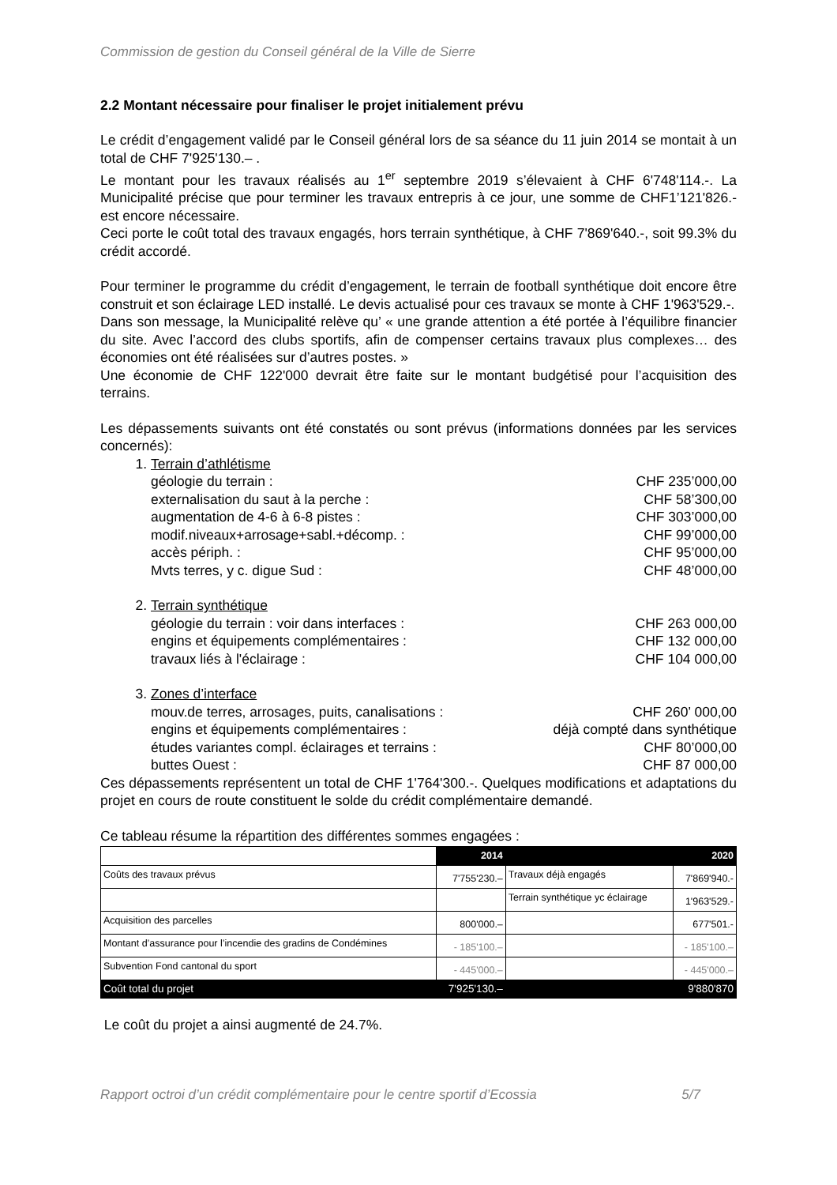Commission de gestion du Conseil général de la Ville de Sierre
2.2 Montant nécessaire pour finaliser le projet initialement prévu
Le crédit d’engagement validé par le Conseil général lors de sa séance du 11 juin 2014 se montait à un total de CHF 7'925'130.– .
Le montant pour les travaux réalisés au 1<sup>er</sup> septembre 2019 s’élevaient à CHF 6'748'114.-. La Municipalité précise que pour terminer les travaux entrepris à ce jour, une somme de CHF1’121'826.- est encore nécessaire.
Ceci porte le coût total des travaux engagés, hors terrain synthétique, à CHF 7'869'640.-, soit 99.3% du crédit accordé.
Pour terminer le programme du crédit d’engagement, le terrain de football synthétique doit encore être construit et son éclairage LED installé. Le devis actualisé pour ces travaux se monte à CHF 1'963'529.-.
Dans son message, la Municipalité relève qu’ « une grande attention a été portée à l’équilibre financier du site. Avec l’accord des clubs sportifs, afin de compenser certains travaux plus complexes… des économies ont été réalisées sur d’autres postes. »
Une économie de CHF 122'000 devrait être faite sur le montant budgétisé pour l’acquisition des terrains.
Les dépassements suivants ont été constatés ou sont prévus (informations données par les services concernés):
1. Terrain d’athlétisme
géologie du terrain : CHF 235’000,00
externalisation du saut à la perche : CHF 58’300,00
augmentation de 4-6 à 6-8 pistes : CHF 303’000,00
modif.niveaux+arrosage+sabl.+décomp. : CHF 99’000,00
accès périph. : CHF 95’000,00
Mvts terres, y c. digue Sud : CHF 48’000,00
2. Terrain synthétique
géologie du terrain : voir dans interfaces : CHF 263 000,00
engins et équipements complémentaires : CHF 132 000,00
travaux liés à l'éclairage : CHF 104 000,00
3. Zones d’interface
mouv.de terres, arrosages, puits, canalisations : CHF 260’ 000,00
engins et équipements complémentaires : déjà compté dans synthétique
études variantes compl. éclairages et terrains : CHF 80’000,00
buttes Ouest : CHF 87 000,00
Ces dépassements représentent un total de CHF 1'764'300.-. Quelques modifications et adaptations du projet en cours de route constituent le solde du crédit complémentaire demandé.
Ce tableau résume la répartition des différentes sommes engagées :
| | 2014 | | 2020 |
| Coûts des travaux prévus | 7'755'230.– | Travaux déjà engagés | 7'869'940.- |
| | | Terrain synthétique yc éclairage | 1'963'529.- |
| Acquisition des parcelles | 800'000.– | | 677'501.- |
| Montant d’assurance pour l’incendie des gradins de Condémines | - 185'100.– | | - 185'100.– |
| Subvention Fond cantonal du sport | - 445'000.– | | - 445'000.– |
| Coût total du projet | 7'925'130.– | | 9'880'870 |
Le coût du projet a ainsi augmenté de 24.7%.
Rapport octroi d’un crédit complémentaire pour le centre sportif d’Ecossia 5/7